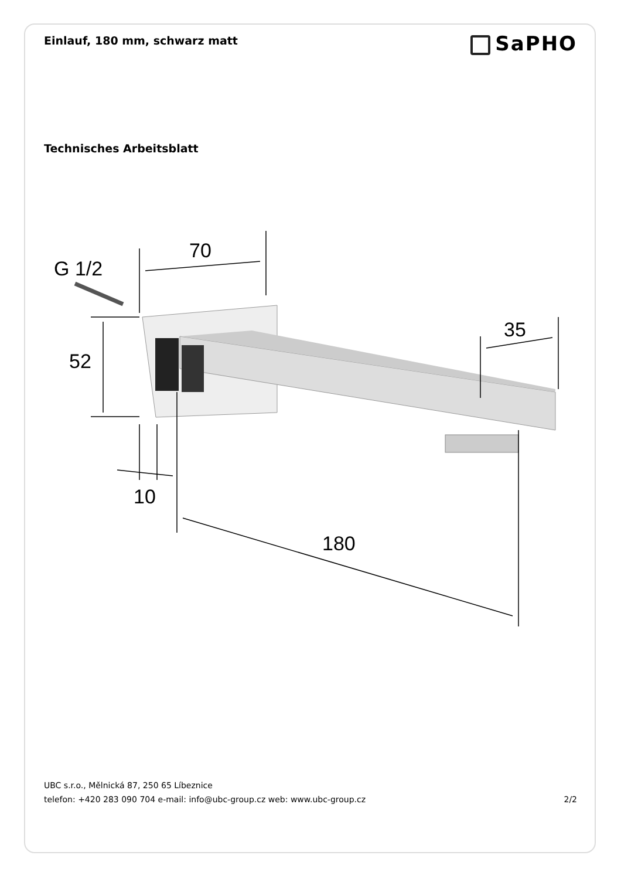Einlauf, 180 mm, schwarz matt
SaPHO
Technisches Arbeitsblatt
G 1/2
70
52
10
180
35
UBC s.r.o., Mělnická 87, 250 65 Líbeznice
telefon: +420 283 090 704 e-mail: info@ubc-group.cz web: www.ubc-group.cz
2/2